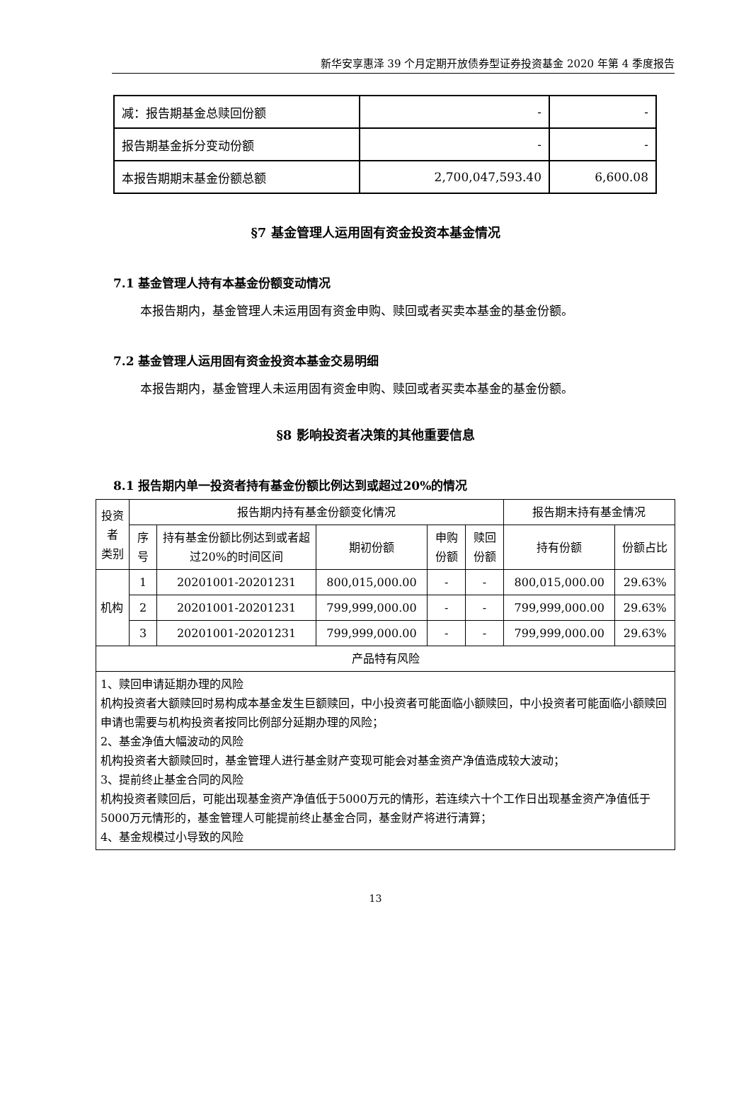新华安享惠泽 39 个月定期开放债券型证券投资基金 2020 年第 4 季度报告
| 减：报告期基金总赎回份额 | - | - |
| 报告期基金拆分变动份额 | - | - |
| 本报告期期末基金份额总额 | 2,700,047,593.40 | 6,600.08 |
§7 基金管理人运用固有资金投资本基金情况
7.1 基金管理人持有本基金份额变动情况
本报告期内，基金管理人未运用固有资金申购、赎回或者买卖本基金的基金份额。
7.2 基金管理人运用固有资金投资本基金交易明细
本报告期内，基金管理人未运用固有资金申购、赎回或者买卖本基金的基金份额。
§8 影响投资者决策的其他重要信息
8.1 报告期内单一投资者持有基金份额比例达到或超过20%的情况
| 投资者 类别 | 报告期内持有基金份额变化情况 | | | | | 报告期末持有基金情况 | |
| --- | --- | --- | --- | --- | --- | --- | --- |
| | 序号 | 持有基金份额比例达到或者超过20%的时间区间 | 期初份额 | 申购份额 | 赎回份额 | 持有份额 | 份额占比 |
| 机构 | 1 | 20201001-20201231 | 800,015,000.00 | - | - | 800,015,000.00 | 29.63% |
| | 2 | 20201001-20201231 | 799,999,000.00 | - | - | 799,999,000.00 | 29.63% |
| | 3 | 20201001-20201231 | 799,999,000.00 | - | - | 799,999,000.00 | 29.63% |
| 产品特有风险 | | | | | | | |
| 1、赎回申请延期办理的风险 机构投资者大额赎回时易构成本基金发生巨额赎回，中小投资者可能面临小额赎回，中小投资者可能面临小额赎回申请也需要与机构投资者按同比例部分延期办理的风险； 2、基金净值大幅波动的风险 机构投资者大额赎回时，基金管理人进行基金财产变现可能会对基金资产净值造成较大波动； 3、提前终止基金合同的风险 机构投资者赎回后，可能出现基金资产净值低于5000万元的情形，若连续六十个工作日出现基金资产净值低于5000万元情形的，基金管理人可能提前终止基金合同，基金财产将进行清算； 4、基金规模过小导致的风险 | | | | | | | |
13